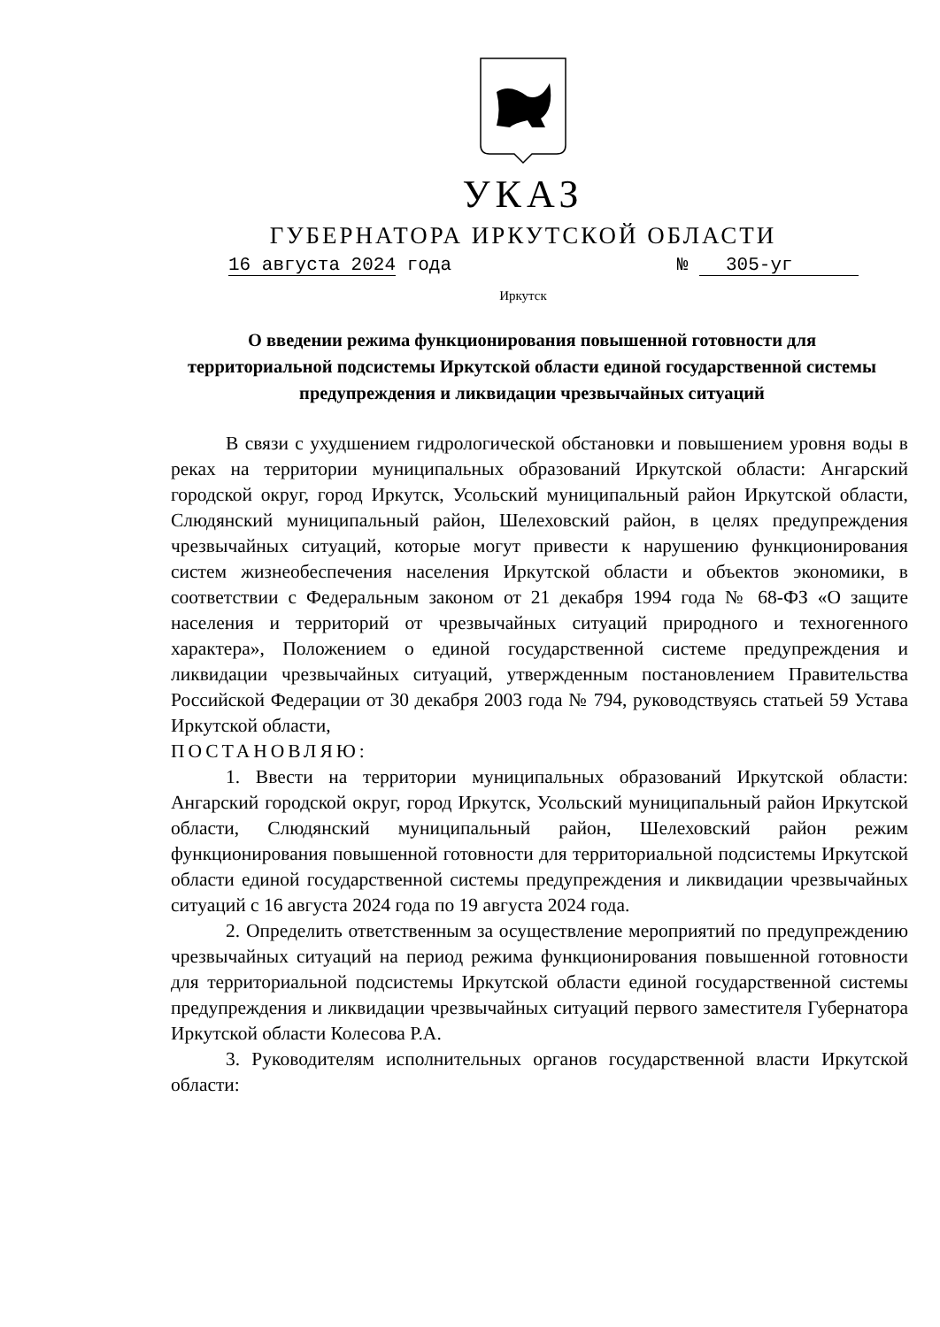УКАЗ
ГУБЕРНАТОРА ИРКУТСКОЙ ОБЛАСТИ
16 августа 2024 года № 305-уг
Иркутск
О введении режима функционирования повышенной готовности для территориальной подсистемы Иркутской области единой государственной системы предупреждения и ликвидации чрезвычайных ситуаций
В связи с ухудшением гидрологической обстановки и повышением уровня воды в реках на территории муниципальных образований Иркутской области: Ангарский городской округ, город Иркутск, Усольский муниципальный район Иркутской области, Слюдянский муниципальный район, Шелеховский район, в целях предупреждения чрезвычайных ситуаций, которые могут привести к нарушению функционирования систем жизнеобеспечения населения Иркутской области и объектов экономики, в соответствии с Федеральным законом от 21 декабря 1994 года № 68-ФЗ «О защите населения и территорий от чрезвычайных ситуаций природного и техногенного характера», Положением о единой государственной системе предупреждения и ликвидации чрезвычайных ситуаций, утвержденным постановлением Правительства Российской Федерации от 30 декабря 2003 года № 794, руководствуясь статьей 59 Устава Иркутской области,
ПОСТАНОВЛЯЮ:
1. Ввести на территории муниципальных образований Иркутской области: Ангарский городской округ, город Иркутск, Усольский муниципальный район Иркутской области, Слюдянский муниципальный район, Шелеховский район режим функционирования повышенной готовности для территориальной подсистемы Иркутской области единой государственной системы предупреждения и ликвидации чрезвычайных ситуаций с 16 августа 2024 года по 19 августа 2024 года.
2. Определить ответственным за осуществление мероприятий по предупреждению чрезвычайных ситуаций на период режима функционирования повышенной готовности для территориальной подсистемы Иркутской области единой государственной системы предупреждения и ликвидации чрезвычайных ситуаций первого заместителя Губернатора Иркутской области Колесова Р.А.
3. Руководителям исполнительных органов государственной власти Иркутской области: